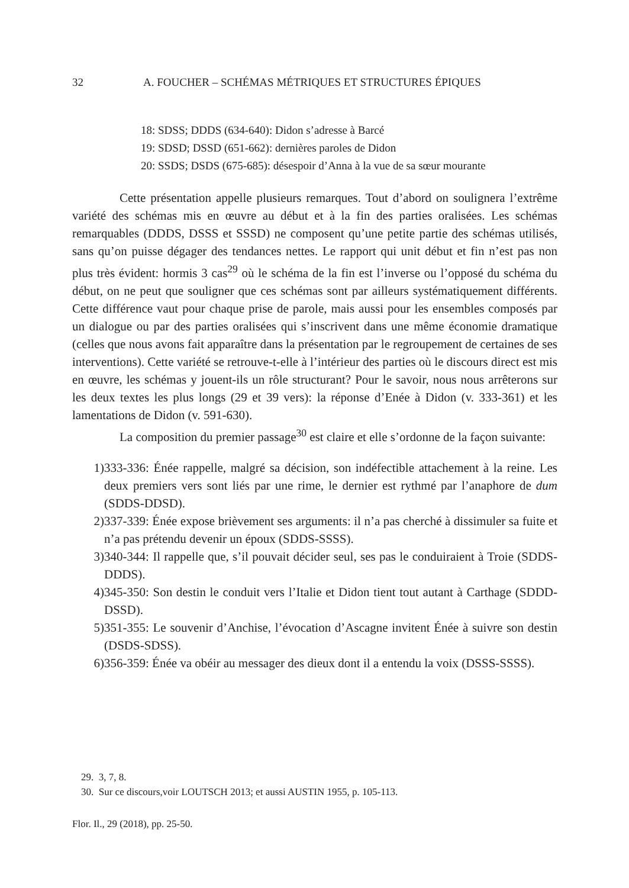32 A. FOUCHER – SCHÉMAS MÉTRIQUES ET STRUCTURES ÉPIQUES
18: SDSS; DDDS (634-640): Didon s’adresse à Barcé
19: SDSD; DSSD (651-662): dernières paroles de Didon
20: SSDS; DSDS (675-685): désespoir d’Anna à la vue de sa sœur mourante
Cette présentation appelle plusieurs remarques. Tout d’abord on soulignera l’extrême variété des schémas mis en œuvre au début et à la fin des parties oralisées. Les schémas remarquables (DDDS, DSSS et SSSD) ne composent qu’une petite partie des schémas utilisés, sans qu’on puisse dégager des tendances nettes. Le rapport qui unit début et fin n’est pas non plus très évident: hormis 3 cas<sup>29</sup> où le schéma de la fin est l’inverse ou l’opposé du schéma du début, on ne peut que souligner que ces schémas sont par ailleurs systématiquement différents. Cette différence vaut pour chaque prise de parole, mais aussi pour les ensembles composés par un dialogue ou par des parties oralisées qui s’inscrivent dans une même économie dramatique (celles que nous avons fait apparaître dans la présentation par le regroupement de certaines de ses interventions). Cette variété se retrouve-t-elle à l’intérieur des parties où le discours direct est mis en œuvre, les schémas y jouent-ils un rôle structurant? Pour le savoir, nous nous arrêterons sur les deux textes les plus longs (29 et 39 vers): la réponse d’Enée à Didon (v. 333-361) et les lamentations de Didon (v. 591-630).
La composition du premier passage<sup>30</sup> est claire et elle s’ordonne de la façon suivante:
1) 333-336: Énée rappelle, malgré sa décision, son indéfectible attachement à la reine. Les deux premiers vers sont liés par une rime, le dernier est rythmé par l’anaphore de dum (SDDS-DDSD).
2) 337-339: Énée expose brièvement ses arguments: il n’a pas cherché à dissimuler sa fuite et n’a pas prétendu devenir un époux (SDDS-SSSS).
3) 340-344: Il rappelle que, s’il pouvait décider seul, ses pas le conduiraient à Troie (SDDS-DDDS).
4) 345-350: Son destin le conduit vers l’Italie et Didon tient tout autant à Carthage (SDDD-DSSD).
5) 351-355: Le souvenir d’Anchise, l’évocation d’Ascagne invitent Énée à suivre son destin (DSDS-SDSS).
6) 356-359: Énée va obéir au messager des dieux dont il a entendu la voix (DSSS-SSSS).
29. 3, 7, 8.
30. Sur ce discours,voir LOUTSCH 2013; et aussi AUSTIN 1955, p. 105-113.
Flor. Il., 29 (2018), pp. 25-50.